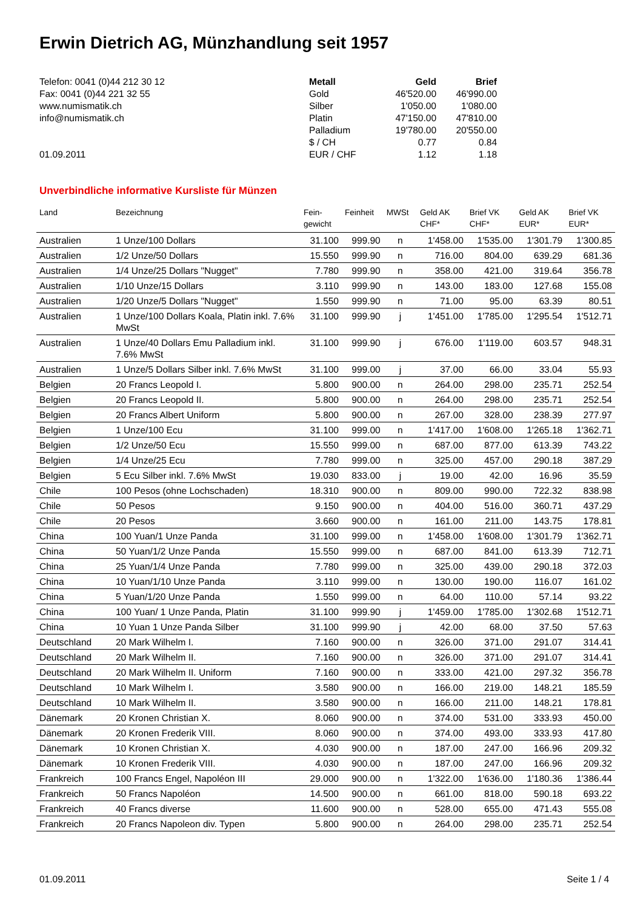Erwin Dietrich AG, Münzhandlung seit 1957
Telefon: 0041 (0)44 212 30 12
Fax: 0041 (0)44 221 32 55
www.numismatik.ch
info@numismatik.ch
01.09.2011
| Metall | Geld | Brief |
| Gold | 46'520.00 | 46'990.00 |
| Silber | 1'050.00 | 1'080.00 |
| Platin | 47'150.00 | 47'810.00 |
| Palladium | 19'780.00 | 20'550.00 |
| $ / CH | 0.77 | 0.84 |
| EUR / CHF | 1.12 | 1.18 |
Unverbindliche informative Kursliste für Münzen
| Land | Bezeichnung | Fein- gewicht | Feinheit | MWSt | Geld AK CHF* | Brief VK CHF* | Geld AK EUR* | Brief VK EUR* |
| --- | --- | --- | --- | --- | --- | --- | --- | --- |
| Australien | 1 Unze/100 Dollars | 31.100 | 999.90 | n | 1'458.00 | 1'535.00 | 1'301.79 | 1'300.85 |
| Australien | 1/2 Unze/50 Dollars | 15.550 | 999.90 | n | 716.00 | 804.00 | 639.29 | 681.36 |
| Australien | 1/4 Unze/25 Dollars "Nugget" | 7.780 | 999.90 | n | 358.00 | 421.00 | 319.64 | 356.78 |
| Australien | 1/10 Unze/15 Dollars | 3.110 | 999.90 | n | 143.00 | 183.00 | 127.68 | 155.08 |
| Australien | 1/20 Unze/5 Dollars "Nugget" | 1.550 | 999.90 | n | 71.00 | 95.00 | 63.39 | 80.51 |
| Australien | 1 Unze/100 Dollars Koala, Platin inkl. 7.6% MwSt | 31.100 | 999.90 | j | 1'451.00 | 1'785.00 | 1'295.54 | 1'512.71 |
| Australien | 1 Unze/40 Dollars Emu Palladium inkl. 7.6% MwSt | 31.100 | 999.90 | j | 676.00 | 1'119.00 | 603.57 | 948.31 |
| Australien | 1 Unze/5 Dollars Silber inkl. 7.6% MwSt | 31.100 | 999.00 | j | 37.00 | 66.00 | 33.04 | 55.93 |
| Belgien | 20 Francs Leopold I. | 5.800 | 900.00 | n | 264.00 | 298.00 | 235.71 | 252.54 |
| Belgien | 20 Francs Leopold II. | 5.800 | 900.00 | n | 264.00 | 298.00 | 235.71 | 252.54 |
| Belgien | 20 Francs Albert Uniform | 5.800 | 900.00 | n | 267.00 | 328.00 | 238.39 | 277.97 |
| Belgien | 1 Unze/100 Ecu | 31.100 | 999.00 | n | 1'417.00 | 1'608.00 | 1'265.18 | 1'362.71 |
| Belgien | 1/2 Unze/50 Ecu | 15.550 | 999.00 | n | 687.00 | 877.00 | 613.39 | 743.22 |
| Belgien | 1/4 Unze/25 Ecu | 7.780 | 999.00 | n | 325.00 | 457.00 | 290.18 | 387.29 |
| Belgien | 5 Ecu Silber inkl. 7.6% MwSt | 19.030 | 833.00 | j | 19.00 | 42.00 | 16.96 | 35.59 |
| Chile | 100 Pesos (ohne Lochschaden) | 18.310 | 900.00 | n | 809.00 | 990.00 | 722.32 | 838.98 |
| Chile | 50 Pesos | 9.150 | 900.00 | n | 404.00 | 516.00 | 360.71 | 437.29 |
| Chile | 20 Pesos | 3.660 | 900.00 | n | 161.00 | 211.00 | 143.75 | 178.81 |
| China | 100 Yuan/1 Unze Panda | 31.100 | 999.00 | n | 1'458.00 | 1'608.00 | 1'301.79 | 1'362.71 |
| China | 50 Yuan/1/2 Unze Panda | 15.550 | 999.00 | n | 687.00 | 841.00 | 613.39 | 712.71 |
| China | 25 Yuan/1/4 Unze Panda | 7.780 | 999.00 | n | 325.00 | 439.00 | 290.18 | 372.03 |
| China | 10 Yuan/1/10 Unze Panda | 3.110 | 999.00 | n | 130.00 | 190.00 | 116.07 | 161.02 |
| China | 5 Yuan/1/20 Unze Panda | 1.550 | 999.00 | n | 64.00 | 110.00 | 57.14 | 93.22 |
| China | 100 Yuan/ 1 Unze Panda, Platin | 31.100 | 999.90 | j | 1'459.00 | 1'785.00 | 1'302.68 | 1'512.71 |
| China | 10 Yuan 1 Unze Panda Silber | 31.100 | 999.90 | j | 42.00 | 68.00 | 37.50 | 57.63 |
| Deutschland | 20 Mark Wilhelm I. | 7.160 | 900.00 | n | 326.00 | 371.00 | 291.07 | 314.41 |
| Deutschland | 20 Mark Wilhelm II. | 7.160 | 900.00 | n | 326.00 | 371.00 | 291.07 | 314.41 |
| Deutschland | 20 Mark Wilhelm II. Uniform | 7.160 | 900.00 | n | 333.00 | 421.00 | 297.32 | 356.78 |
| Deutschland | 10 Mark Wilhelm I. | 3.580 | 900.00 | n | 166.00 | 219.00 | 148.21 | 185.59 |
| Deutschland | 10 Mark Wilhelm II. | 3.580 | 900.00 | n | 166.00 | 211.00 | 148.21 | 178.81 |
| Dänemark | 20 Kronen Christian X. | 8.060 | 900.00 | n | 374.00 | 531.00 | 333.93 | 450.00 |
| Dänemark | 20 Kronen Frederik VIII. | 8.060 | 900.00 | n | 374.00 | 493.00 | 333.93 | 417.80 |
| Dänemark | 10 Kronen Christian X. | 4.030 | 900.00 | n | 187.00 | 247.00 | 166.96 | 209.32 |
| Dänemark | 10 Kronen Frederik VIII. | 4.030 | 900.00 | n | 187.00 | 247.00 | 166.96 | 209.32 |
| Frankreich | 100 Francs Engel, Napoléon III | 29.000 | 900.00 | n | 1'322.00 | 1'636.00 | 1'180.36 | 1'386.44 |
| Frankreich | 50 Francs Napoléon | 14.500 | 900.00 | n | 661.00 | 818.00 | 590.18 | 693.22 |
| Frankreich | 40 Francs diverse | 11.600 | 900.00 | n | 528.00 | 655.00 | 471.43 | 555.08 |
| Frankreich | 20 Francs Napoleon div. Typen | 5.800 | 900.00 | n | 264.00 | 298.00 | 235.71 | 252.54 |
01.09.2011 Seite 1 / 4